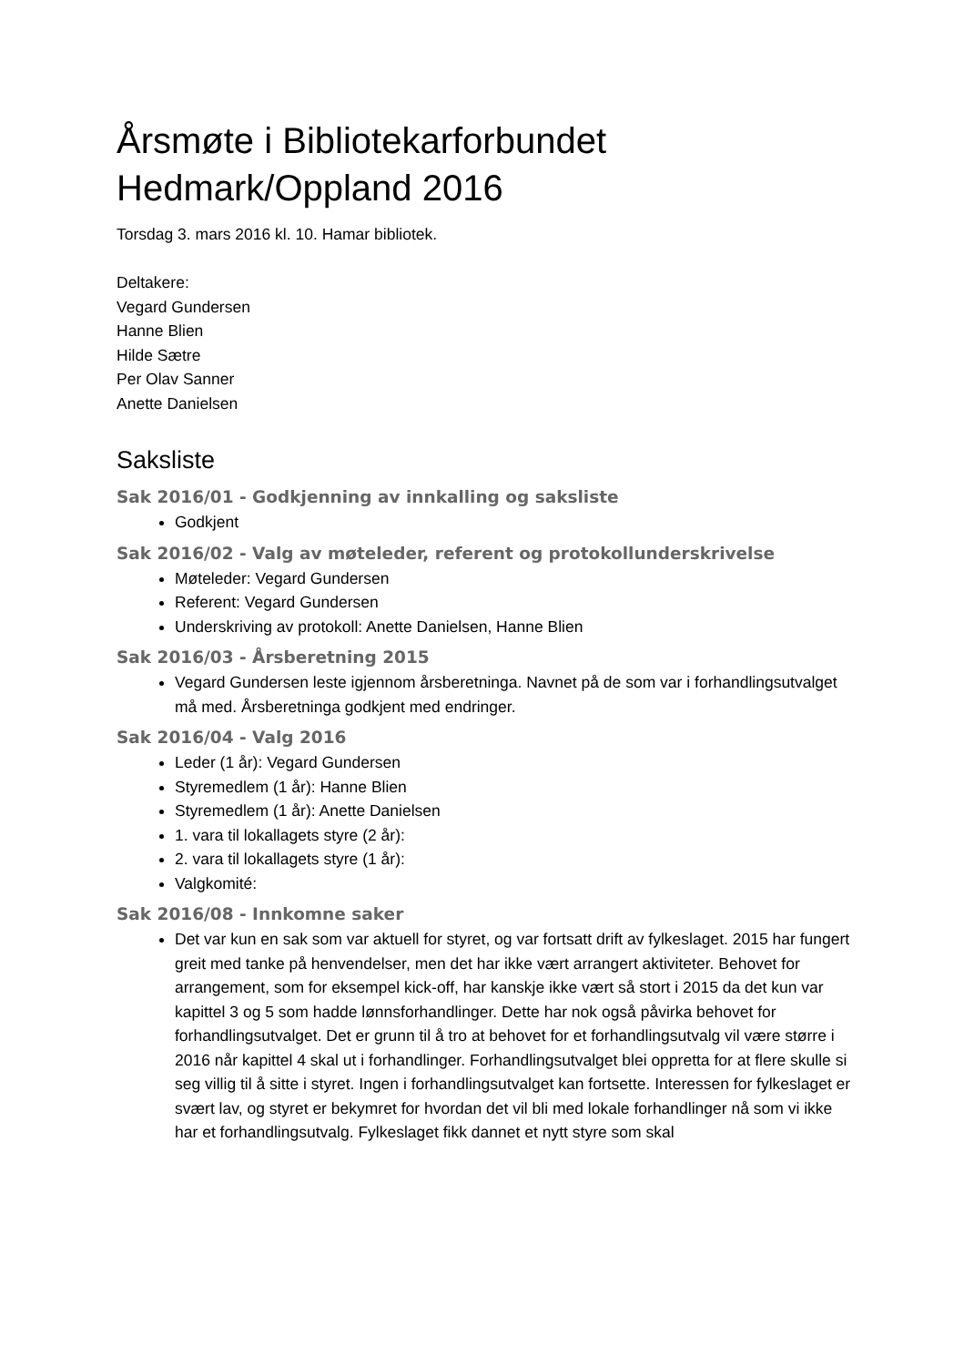Årsmøte i Bibliotekarforbundet Hedmark/Oppland 2016
Torsdag 3. mars 2016 kl. 10. Hamar bibliotek.
Deltakere:
Vegard Gundersen
Hanne Blien
Hilde Sætre
Per Olav Sanner
Anette Danielsen
Saksliste
Sak 2016/01 - Godkjenning av innkalling og saksliste
Godkjent
Sak 2016/02 - Valg av møteleder, referent og protokollunderskrivelse
Møteleder: Vegard Gundersen
Referent: Vegard Gundersen
Underskriving av protokoll: Anette Danielsen, Hanne Blien
Sak 2016/03 - Årsberetning 2015
Vegard Gundersen leste igjennom årsberetninga. Navnet på de som var i forhandlingsutvalget må med. Årsberetninga godkjent med endringer.
Sak 2016/04 - Valg 2016
Leder (1 år): Vegard Gundersen
Styremedlem (1 år): Hanne Blien
Styremedlem (1 år): Anette Danielsen
1. vara til lokallagets styre (2 år):
2. vara til lokallagets styre (1 år):
Valgkomité:
Sak 2016/08 - Innkomne saker
Det var kun en sak som var aktuell for styret, og var fortsatt drift av fylkeslaget. 2015 har fungert greit med tanke på henvendelser, men det har ikke vært arrangert aktiviteter. Behovet for arrangement, som for eksempel kick-off, har kanskje ikke vært så stort i 2015 da det kun var kapittel 3 og 5 som hadde lønnsforhandlinger. Dette har nok også påvirka behovet for forhandlingsutvalget. Det er grunn til å tro at behovet for et forhandlingsutvalg vil være større i 2016 når kapittel 4 skal ut i forhandlinger. Forhandlingsutvalget blei oppretta for at flere skulle si seg villig til å sitte i styret. Ingen i forhandlingsutvalget kan fortsette. Interessen for fylkeslaget er svært lav, og styret er bekymret for hvordan det vil bli med lokale forhandlinger nå som vi ikke har et forhandlingsutvalg. Fylkeslaget fikk dannet et nytt styre som skal